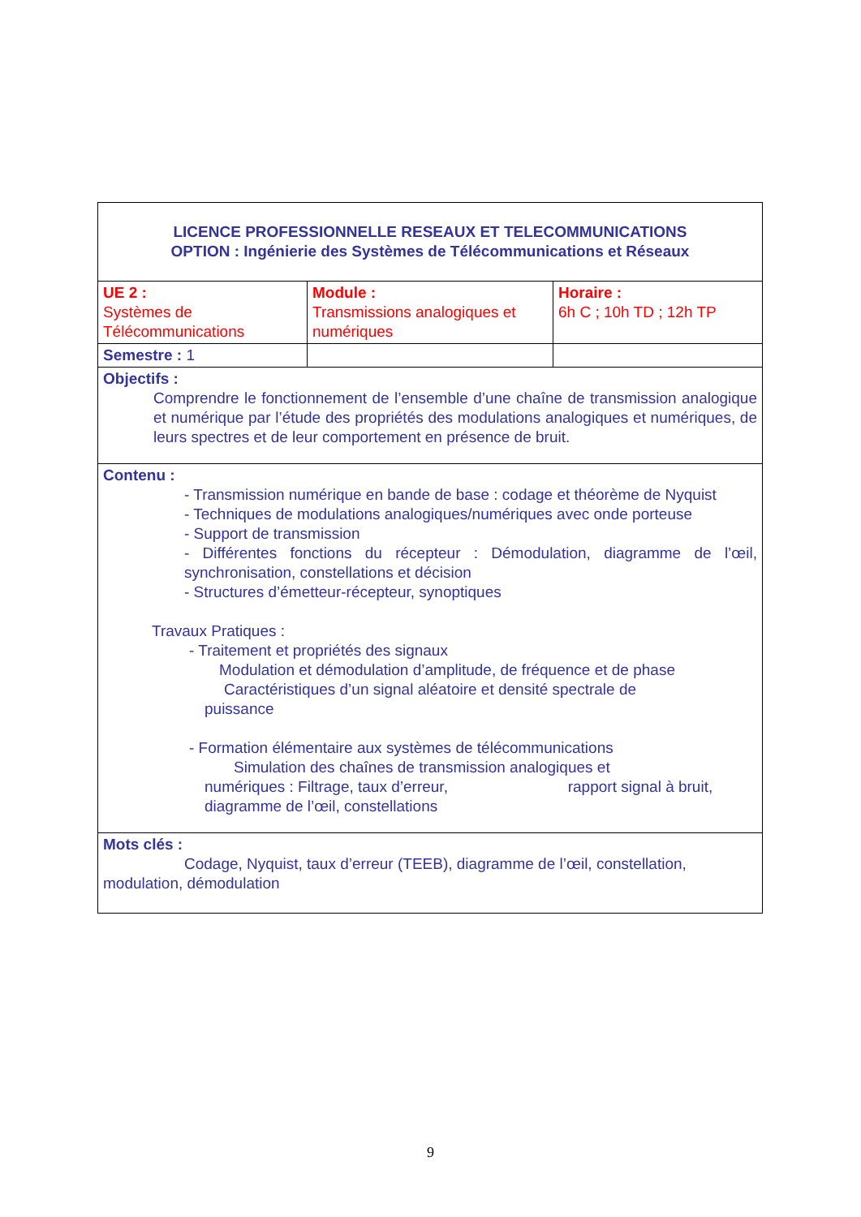| LICENCE PROFESSIONNELLE RESEAUX ET TELECOMMUNICATIONS OPTION : Ingénierie des Systèmes de Télécommunications et Réseaux | | |
| UE 2 : Systèmes de Télécommunications | Module : Transmissions analogiques et numériques | Horaire : 6h C ; 10h TD ; 12h TP |
| Semestre : 1 | | |
| Objectifs : Comprendre le fonctionnement de l’ensemble d’une chaîne de transmission analogique et numérique par l’étude des propriétés des modulations analogiques et numériques, de leurs spectres et de leur comportement en présence de bruit. | | |
| Contenu : - Transmission numérique en bande de base : codage et théorème de Nyquist - Techniques de modulations analogiques/numériques avec onde porteuse - Support de transmission - Différentes fonctions du récepteur : Démodulation, diagramme de l’œil, synchronisation, constellations et décision - Structures d’émetteur-récepteur, synoptiques Travaux Pratiques : - Traitement et propriétés des signaux Modulation et démodulation d’amplitude, de fréquence et de phase Caractéristiques d’un signal aléatoire et densité spectrale de puissance - Formation élémentaire aux systèmes de télécommunications Simulation des chaînes de transmission analogiques et numériques : Filtrage, taux d’erreur, rapport signal à bruit, diagramme de l’œil, constellations | | |
| Mots clés : Codage, Nyquist, taux d’erreur (TEEB), diagramme de l’œil, constellation, modulation, démodulation | | |
9